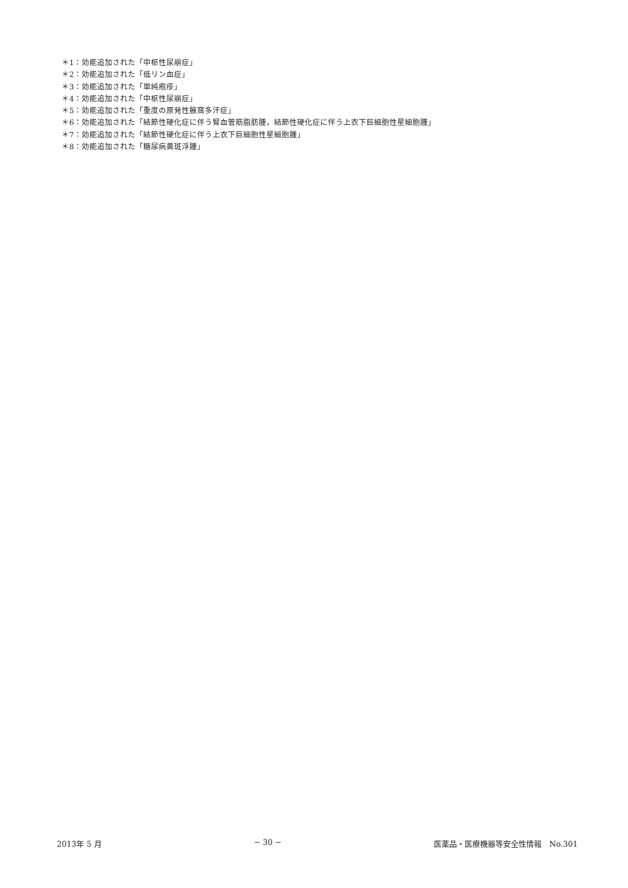＊1：効能追加された「中枢性尿崩症」
＊2：効能追加された「低リン血症」
＊3：効能追加された「単純疱疹」
＊4：効能追加された「中枢性尿崩症」
＊5：効能追加された「重度の原発性腋窩多汗症」
＊6：効能追加された「結節性硬化症に伴う腎血管筋脂肪腫，結節性硬化症に伴う上衣下巨細胞性星細胞腫」
＊7：効能追加された「結節性硬化症に伴う上衣下巨細胞性星細胞腫」
＊8：効能追加された「糖尿病黄斑浮腫」
2013年 5 月 − 30 − 医薬品・医療機器等安全性情報　No.301